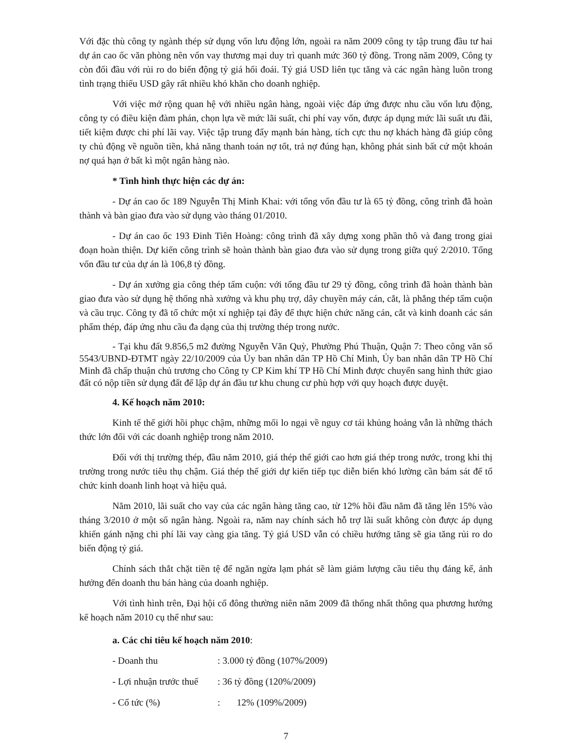Với đặc thù công ty ngành thép sử dụng vốn lưu động lớn, ngoài ra năm 2009 công ty tập trung đầu tư hai dự án cao ốc văn phòng nên vốn vay thương mại duy trì quanh mức 360 tỷ đồng. Trong năm 2009, Công ty còn đối đầu với rủi ro do biến động tỷ giá hối đoái. Tỷ giá USD liên tục tăng và các ngân hàng luôn trong tình trạng thiếu USD gây rất nhiều khó khăn cho doanh nghiệp.
Với việc mở rộng quan hệ với nhiều ngân hàng, ngoài việc đáp ứng được nhu cầu vốn lưu động, công ty có điều kiện đàm phán, chọn lựa về mức lãi suất, chi phí vay vốn, được áp dụng mức lãi suất ưu đãi, tiết kiệm được chi phí lãi vay. Việc tập trung đẩy mạnh bán hàng, tích cực thu nợ khách hàng đã giúp công ty chủ động về nguồn tiền, khả năng thanh toán nợ tốt, trả nợ đúng hạn, không phát sinh bất cứ một khoản nợ quá hạn ở bất kì một ngân hàng nào.
* Tình hình thực hiện các dự án:
- Dự án cao ốc 189 Nguyễn Thị Minh Khai: với tổng vốn đầu tư là 65 tỷ đồng, công trình đã hoàn thành và bàn giao đưa vào sử dụng vào tháng 01/2010.
- Dự án cao ốc 193 Đinh Tiên Hoàng: công trình đã xây dựng xong phần thô và đang trong giai đoạn hoàn thiện. Dự kiến công trình sẽ hoàn thành bàn giao đưa vào sử dụng trong giữa quý 2/2010. Tổng vốn đầu tư của dự án là 106,8 tỷ đồng.
- Dự án xưởng gia công thép tấm cuộn: với tổng đầu tư 29 tỷ đồng, công trình đã hoàn thành bàn giao đưa vào sử dụng hệ thống nhà xưởng và khu phụ trợ, dây chuyền máy cán, cắt, là phẳng thép tấm cuộn và cầu trục. Công ty đã tổ chức một xí nghiệp tại đây để thực hiện chức năng cán, cắt và kinh doanh các sản phẩm thép, đáp ứng nhu cầu đa dạng của thị trường thép trong nước.
- Tại khu đất 9.856,5 m2 đường Nguyễn Văn Quỳ, Phường Phú Thuận, Quận 7: Theo công văn số 5543/UBND-ĐTMT ngày 22/10/2009 của Ủy ban nhân dân TP Hồ Chí Minh, Ủy ban nhân dân TP Hồ Chí Minh đã chấp thuận chủ trương cho Công ty CP Kim khí TP Hồ Chí Minh được chuyển sang hình thức giao đất có nộp tiền sử dụng đất để lập dự án đầu tư khu chung cư phù hợp với quy hoạch được duyệt.
4. Kế hoạch năm 2010:
Kinh tế thế giới hồi phục chậm, những mối lo ngại về nguy cơ tái khủng hoảng vẫn là những thách thức lớn đối với các doanh nghiệp trong năm 2010.
Đối với thị trường thép, đầu năm 2010, giá thép thế giới cao hơn giá thép trong nước, trong khi thị trường trong nước tiêu thụ chậm. Giá thép thế giới dự kiến tiếp tục diễn biến khó lường cần bám sát để tổ chức kinh doanh linh hoạt và hiệu quả.
Năm 2010, lãi suất cho vay của các ngân hàng tăng cao, từ 12% hồi đầu năm đã tăng lên 15% vào tháng 3/2010 ở một số ngân hàng. Ngoài ra, năm nay chính sách hỗ trợ lãi suất không còn được áp dụng khiến gánh nặng chi phí lãi vay càng gia tăng. Tỷ giá USD vẫn có chiều hướng tăng sẽ gia tăng rủi ro do biến động tỷ giá.
Chính sách thắt chặt tiền tệ để ngăn ngừa lạm phát sẽ làm giảm lượng cầu tiêu thụ đáng kể, ảnh hưởng đến doanh thu bán hàng của doanh nghiệp.
Với tình hình trên, Đại hội cổ đông thường niên năm 2009 đã thống nhất thông qua phương hướng kế hoạch năm 2010 cụ thể như sau:
a. Các chỉ tiêu kế hoạch năm 2010:
- Doanh thu : 3.000 tỷ đồng (107%/2009)
- Lợi nhuận trước thuế : 36 tỷ đồng (120%/2009)
- Cổ tức (%) : 12% (109%/2009)
7